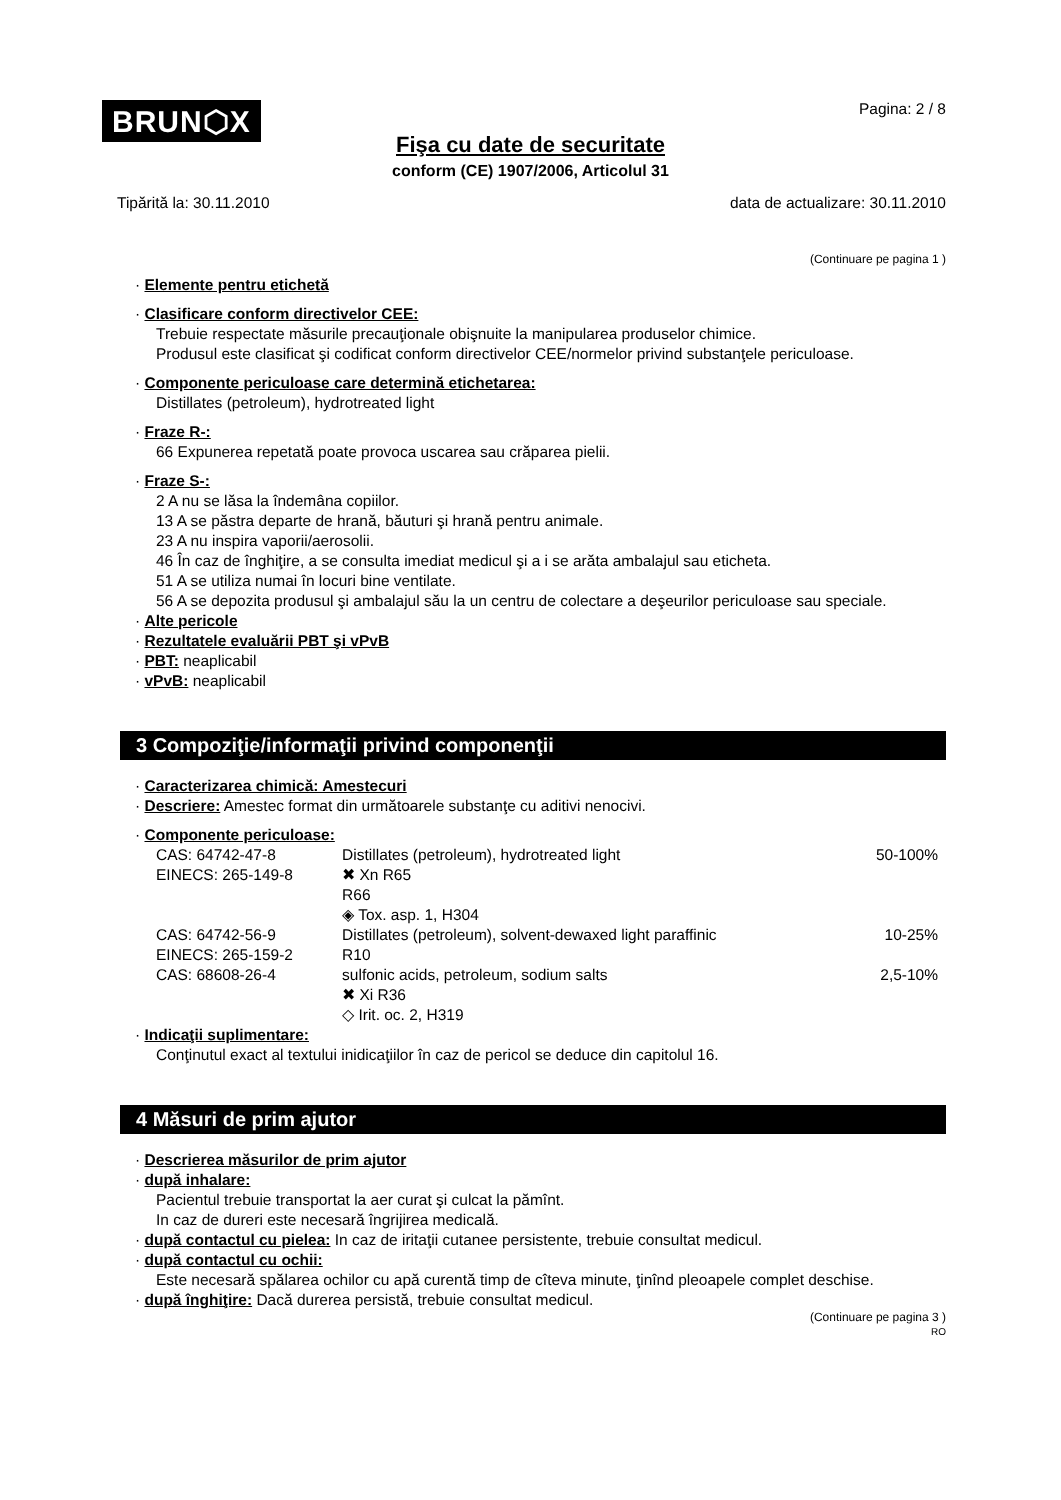BRUN⬡X
Pagina: 2 / 8
Fişa cu date de securitate
conform (CE) 1907/2006, Articolul 31
Tipărită la: 30.11.2010 data de actualizare: 30.11.2010
(Continuare pe pagina 1 )
· Elemente pentru etichetă
· Clasificare conform directivelor CEE:
Trebuie respectate măsurile precauţionale obişnuite la manipularea produselor chimice.
Produsul este clasificat şi codificat conform directivelor CEE/normelor privind substanţele periculoase.
· Componente periculoase care determină etichetarea:
Distillates (petroleum), hydrotreated light
· Fraze R-:
66 Expunerea repetată poate provoca uscarea sau crăparea pielii.
· Fraze S-:
2 A nu se lăsa la îndemâna copiilor.
13 A se păstra departe de hrană, băuturi şi hrană pentru animale.
23 A nu inspira vaporii/aerosolii.
46 În caz de înghiţire, a se consulta imediat medicul şi a i se arăta ambalajul sau eticheta.
51 A se utiliza numai în locuri bine ventilate.
56 A se depozita produsul şi ambalajul său la un centru de colectare a deşeurilor periculoase sau speciale.
· Alte pericole
· Rezultatele evaluării PBT şi vPvB
· PBT: neaplicabil
· vPvB: neaplicabil
3 Compoziţie/informaţii privind componenţii
· Caracterizarea chimică: Amestecuri
· Descriere: Amestec format din următoarele substanţe cu aditivi nenocivi.
· Componente periculoase:
| CAS: 64742-47-8 EINECS: 265-149-8 | Distillates (petroleum), hydrotreated light ✖ Xn R65 R66 ◈ Tox. asp. 1, H304 | 50-100% |
| CAS: 64742-56-9 EINECS: 265-159-2 | Distillates (petroleum), solvent-dewaxed light paraffinic R10 | 10-25% |
| CAS: 68608-26-4 | sulfonic acids, petroleum, sodium salts ✖ Xi R36 ◇ Irit. oc. 2, H319 | 2,5-10% |
· Indicaţii suplimentare:
Conţinutul exact al textului inidicaţiilor în caz de pericol se deduce din capitolul 16.
4 Măsuri de prim ajutor
· Descrierea măsurilor de prim ajutor
· după inhalare:
Pacientul trebuie transportat la aer curat şi culcat la pămînt.
In caz de dureri este necesară îngrijirea medicală.
· după contactul cu pielea: In caz de iritaţii cutanee persistente, trebuie consultat medicul.
· după contactul cu ochii:
Este necesară spălarea ochilor cu apă curentă timp de cîteva minute, ţinînd pleoapele complet deschise.
· după înghiţire: Dacă durerea persistă, trebuie consultat medicul.
(Continuare pe pagina 3 )
RO